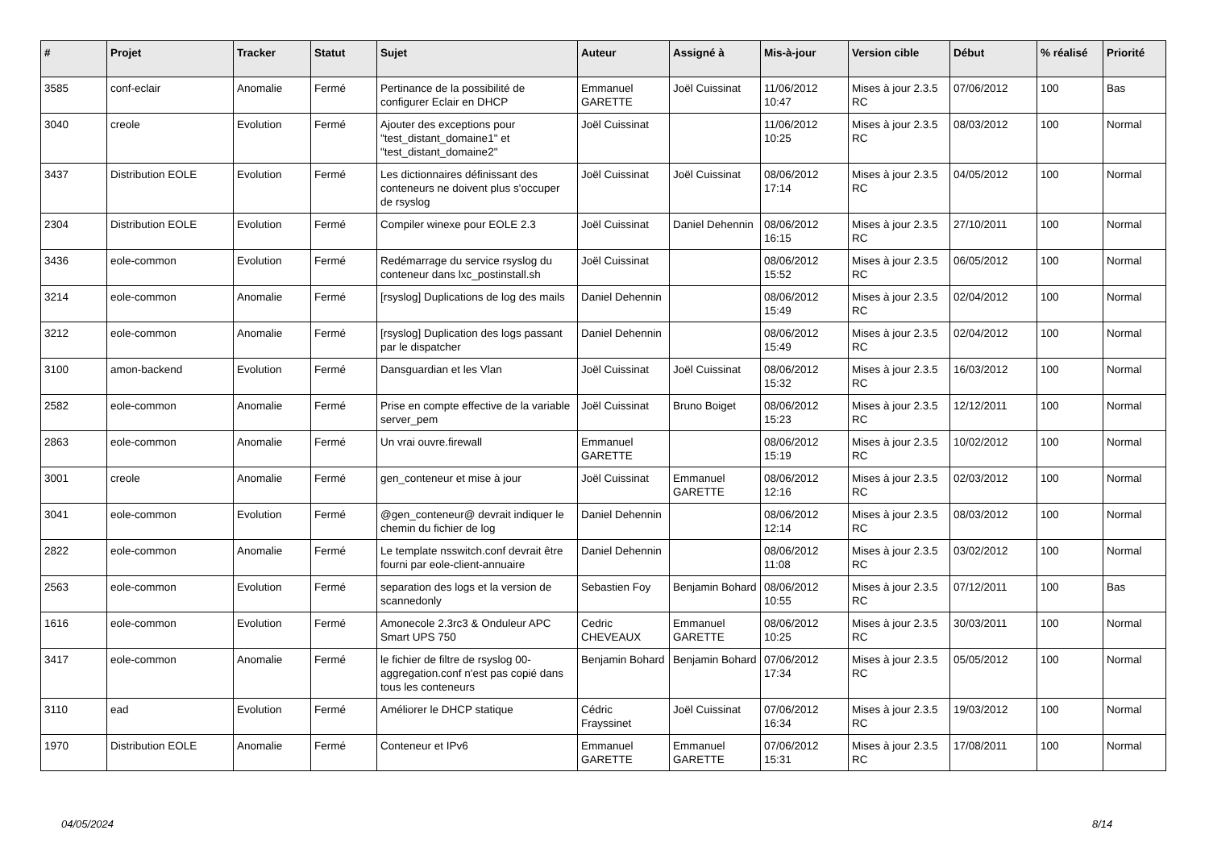| # | Projet | Tracker | Statut | Sujet | Auteur | Assigné à | Mis-à-jour | Version cible | Début | % réalisé | Priorité |
| --- | --- | --- | --- | --- | --- | --- | --- | --- | --- | --- | --- |
| 3585 | conf-eclair | Anomalie | Fermé | Pertinance de la possibilité de configurer Eclair en DHCP | Emmanuel GARETTE | Joël Cuissinat | 11/06/2012 10:47 | Mises à jour 2.3.5 RC | 07/06/2012 | 100 | Bas |
| 3040 | creole | Evolution | Fermé | Ajouter des exceptions pour "test_distant_domaine1" et "test_distant_domaine2" | Joël Cuissinat | | 11/06/2012 10:25 | Mises à jour 2.3.5 RC | 08/03/2012 | 100 | Normal |
| 3437 | Distribution EOLE | Evolution | Fermé | Les dictionnaires définissant des conteneurs ne doivent plus s'occuper de rsyslog | Joël Cuissinat | Joël Cuissinat | 08/06/2012 17:14 | Mises à jour 2.3.5 RC | 04/05/2012 | 100 | Normal |
| 2304 | Distribution EOLE | Evolution | Fermé | Compiler winexe pour EOLE 2.3 | Joël Cuissinat | Daniel Dehennin | 08/06/2012 16:15 | Mises à jour 2.3.5 RC | 27/10/2011 | 100 | Normal |
| 3436 | eole-common | Evolution | Fermé | Redémarrage du service rsyslog du conteneur dans lxc_postinstall.sh | Joël Cuissinat | | 08/06/2012 15:52 | Mises à jour 2.3.5 RC | 06/05/2012 | 100 | Normal |
| 3214 | eole-common | Anomalie | Fermé | [rsyslog] Duplications de log des mails | Daniel Dehennin | | 08/06/2012 15:49 | Mises à jour 2.3.5 RC | 02/04/2012 | 100 | Normal |
| 3212 | eole-common | Anomalie | Fermé | [rsyslog] Duplication des logs passant par le dispatcher | Daniel Dehennin | | 08/06/2012 15:49 | Mises à jour 2.3.5 RC | 02/04/2012 | 100 | Normal |
| 3100 | amon-backend | Evolution | Fermé | Dansguardian et les Vlan | Joël Cuissinat | Joël Cuissinat | 08/06/2012 15:32 | Mises à jour 2.3.5 RC | 16/03/2012 | 100 | Normal |
| 2582 | eole-common | Anomalie | Fermé | Prise en compte effective de la variable server_pem | Joël Cuissinat | Bruno Boiget | 08/06/2012 15:23 | Mises à jour 2.3.5 RC | 12/12/2011 | 100 | Normal |
| 2863 | eole-common | Anomalie | Fermé | Un vrai ouvre.firewall | Emmanuel GARETTE | | 08/06/2012 15:19 | Mises à jour 2.3.5 RC | 10/02/2012 | 100 | Normal |
| 3001 | creole | Anomalie | Fermé | gen_conteneur et mise à jour | Joël Cuissinat | Emmanuel GARETTE | 08/06/2012 12:16 | Mises à jour 2.3.5 RC | 02/03/2012 | 100 | Normal |
| 3041 | eole-common | Evolution | Fermé | @gen_conteneur@ devrait indiquer le chemin du fichier de log | Daniel Dehennin | | 08/06/2012 12:14 | Mises à jour 2.3.5 RC | 08/03/2012 | 100 | Normal |
| 2822 | eole-common | Anomalie | Fermé | Le template nsswitch.conf devrait être fourni par eole-client-annuaire | Daniel Dehennin | | 08/06/2012 11:08 | Mises à jour 2.3.5 RC | 03/02/2012 | 100 | Normal |
| 2563 | eole-common | Evolution | Fermé | separation des logs et la version de scannedonly | Sebastien Foy | Benjamin Bohard | 08/06/2012 10:55 | Mises à jour 2.3.5 RC | 07/12/2011 | 100 | Bas |
| 1616 | eole-common | Evolution | Fermé | Amonecole 2.3rc3 & Onduleur APC Smart UPS 750 | Cedric CHEVEAUX | Emmanuel GARETTE | 08/06/2012 10:25 | Mises à jour 2.3.5 RC | 30/03/2011 | 100 | Normal |
| 3417 | eole-common | Anomalie | Fermé | le fichier de filtre de rsyslog 00-aggregation.conf n'est pas copié dans tous les conteneurs | Benjamin Bohard | Benjamin Bohard | 07/06/2012 17:34 | Mises à jour 2.3.5 RC | 05/05/2012 | 100 | Normal |
| 3110 | ead | Evolution | Fermé | Améliorer le DHCP statique | Cédric Frayssinet | Joël Cuissinat | 07/06/2012 16:34 | Mises à jour 2.3.5 RC | 19/03/2012 | 100 | Normal |
| 1970 | Distribution EOLE | Anomalie | Fermé | Conteneur et IPv6 | Emmanuel GARETTE | Emmanuel GARETTE | 07/06/2012 15:31 | Mises à jour 2.3.5 RC | 17/08/2011 | 100 | Normal |
04/05/2024 8/14